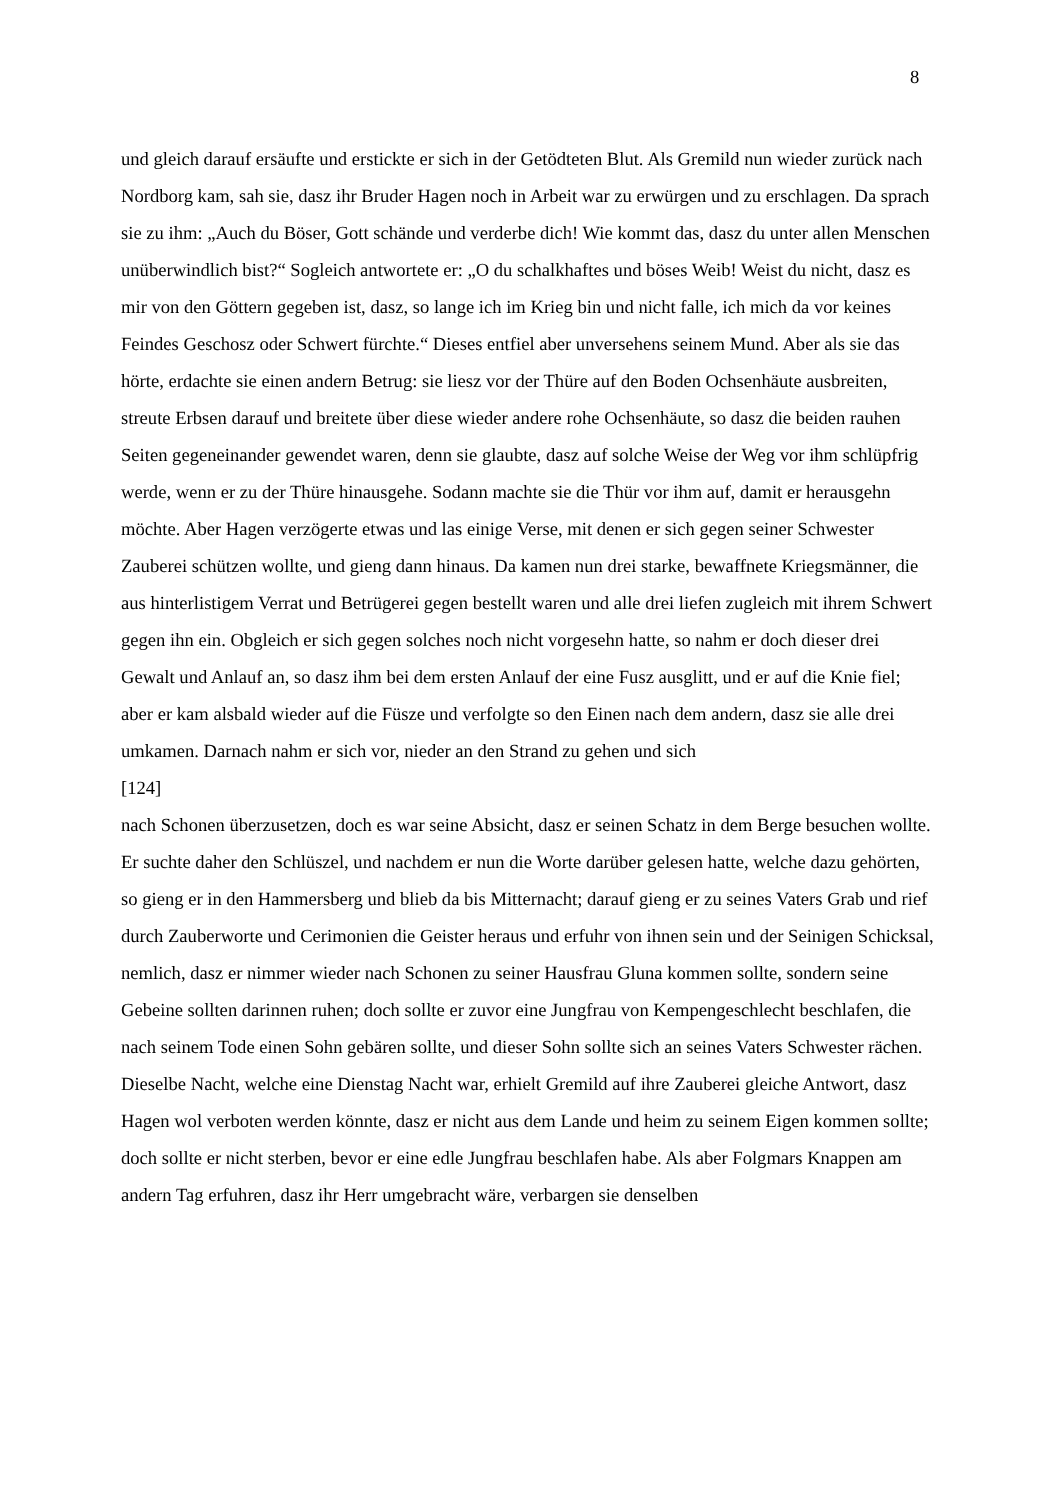8
und gleich darauf ersäufte und erstickte er sich in der Getödteten Blut. Als Gremild nun wieder zurück nach Nordborg kam, sah sie, dasz ihr Bruder Hagen noch in Arbeit war zu erwürgen und zu erschlagen. Da sprach sie zu ihm: „Auch du Böser, Gott schände und verderbe dich! Wie kommt das, dasz du unter allen Menschen unüberwindlich bist?“ Sogleich antwortete er: „O du schalkhaftes und böses Weib! Weist du nicht, dasz es mir von den Göttern gegeben ist, dasz, so lange ich im Krieg bin und nicht falle, ich mich da vor keines Feindes Geschosz oder Schwert fürchte.“ Dieses entfiel aber unversehens seinem Mund. Aber als sie das hörte, erdachte sie einen andern Betrug: sie liesz vor der Thüre auf den Boden Ochsenhäute ausbreiten, streute Erbsen darauf und breitete über diese wieder andere rohe Ochsenhäute, so dasz die beiden rauhen Seiten gegeneinander gewendet waren, denn sie glaubte, dasz auf solche Weise der Weg vor ihm schlüpfrig werde, wenn er zu der Thüre hinausgehe. Sodann machte sie die Thür vor ihm auf, damit er herausgehn möchte. Aber Hagen verzögerte etwas und las einige Verse, mit denen er sich gegen seiner Schwester Zauberei schützen wollte, und gieng dann hinaus. Da kamen nun drei starke, bewaffnete Kriegsmänner, die aus hinterlistigem Verrat und Betrügerei gegen bestellt waren und alle drei liefen zugleich mit ihrem Schwert gegen ihn ein. Obgleich er sich gegen solches noch nicht vorgesehn hatte, so nahm er doch dieser drei Gewalt und Anlauf an, so dasz ihm bei dem ersten Anlauf der eine Fusz ausglitt, und er auf die Knie fiel; aber er kam alsbald wieder auf die Füsze und verfolgte so den Einen nach dem andern, dasz sie alle drei umkamen. Darnach nahm er sich vor, nieder an den Strand zu gehen und sich
[124]
nach Schonen überzusetzen, doch es war seine Absicht, dasz er seinen Schatz in dem Berge besuchen wollte. Er suchte daher den Schlüszel, und nachdem er nun die Worte darüber gelesen hatte, welche dazu gehörten, so gieng er in den Hammersberg und blieb da bis Mitternacht; darauf gieng er zu seines Vaters Grab und rief durch Zauberworte und Cerimonien die Geister heraus und erfuhr von ihnen sein und der Seinigen Schicksal, nemlich, dasz er nimmer wieder nach Schonen zu seiner Hausfrau Gluna kommen sollte, sondern seine Gebeine sollten darinnen ruhen; doch sollte er zuvor eine Jungfrau von Kempengeschlecht beschlafen, die nach seinem Tode einen Sohn gebären sollte, und dieser Sohn sollte sich an seines Vaters Schwester rächen. Dieselbe Nacht, welche eine Dienstag Nacht war, erhielt Gremild auf ihre Zauberei gleiche Antwort, dasz Hagen wol verboten werden könnte, dasz er nicht aus dem Lande und heim zu seinem Eigen kommen sollte; doch sollte er nicht sterben, bevor er eine edle Jungfrau beschlafen habe. Als aber Folgmars Knappen am andern Tag erfuhren, dasz ihr Herr umgebracht wäre, verbargen sie denselben